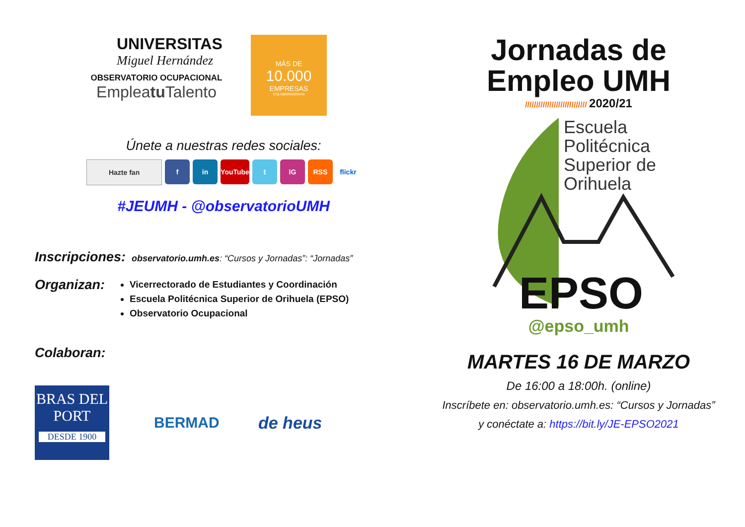UNIVERSITAS
Miguel Hernández
OBSERVATORIO OCUPACIONAL
Empleatu Talento
MÁS DE
10.000
EMPRESAS
COLABORADORAS
Únete a nuestras redes sociales:
Hazte fan f in YouTube t IG RSS flickr
#JEUMH - @observatorioUMH
Inscripciones:
observatorio.umh.es: “Cursos y Jornadas”: “Jornadas”
Organizan:
Vicerrectorado de Estudiantes y Coordinación
Escuela Politécnica Superior de Orihuela (EPSO)
Observatorio Ocupacional
Colaboran:
BRAS DEL PORT
DESDE 1900
BERMAD de heus
Jornadas de
Empleo UMH
//////////////////////////// 2020/21
Escuela
Politécnica
Superior de
Orihuela
EPSO
@epso_umh
MARTES 16 DE MARZO
De 16:00 a 18:00h. (online)
Inscríbete en: observatorio.umh.es: “Cursos y Jornadas”
y conéctate a: https://bit.ly/JE-EPSO2021